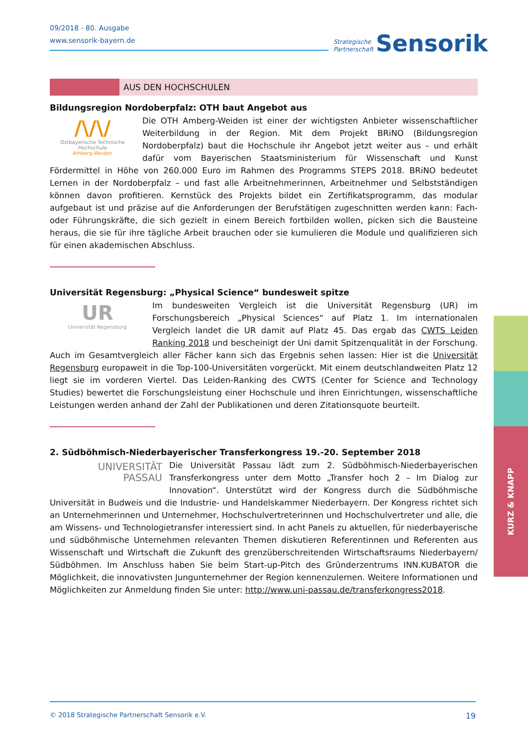09/2018 - 80. Ausgabe
www.sensorik-bayern.de
Strategische
Partnerschaft Sensorik
AUS DEN HOCHSCHULEN
Bildungsregion Nordoberpfalz: OTH baut Angebot aus
/\/\/
Ostbayerische Technische Hochschule
Amberg-Weiden
Die OTH Amberg-Weiden ist einer der wichtigsten Anbieter wissenschaftlicher Weiterbildung in der Region. Mit dem Projekt BRiNO (Bildungsregion Nordoberpfalz) baut die Hochschule ihr Angebot jetzt weiter aus – und erhält dafür vom Bayerischen Staatsministerium für Wissenschaft und Kunst Fördermittel in Höhe von 260.000 Euro im Rahmen des Programms STEPS 2018. BRiNO bedeutet Lernen in der Nordoberpfalz – und fast alle Arbeitnehmerinnen, Arbeitnehmer und Selbstständigen können davon profitieren. Kernstück des Projekts bildet ein Zertifikatsprogramm, das modular aufgebaut ist und präzise auf die Anforderungen der Berufstätigen zugeschnitten werden kann: Fach- oder Führungskräfte, die sich gezielt in einem Bereich fortbilden wollen, picken sich die Bausteine heraus, die sie für ihre tägliche Arbeit brauchen oder sie kumulieren die Module und qualifizieren sich für einen akademischen Abschluss.
Universität Regensburg: „Physical Science“ bundesweit spitze
UR
Universität Regensburg
Im bundesweiten Vergleich ist die Universität Regensburg (UR) im Forschungsbereich „Physical Sciences“ auf Platz 1. Im internationalen Vergleich landet die UR damit auf Platz 45. Das ergab das CWTS Leiden Ranking 2018 und bescheinigt der Uni damit Spitzenqualität in der Forschung. Auch im Gesamtvergleich aller Fächer kann sich das Ergebnis sehen lassen: Hier ist die Universität Regensburg europaweit in die Top-100-Universitäten vorgerückt. Mit einem deutschlandweiten Platz 12 liegt sie im vorderen Viertel. Das Leiden-Ranking des CWTS (Center for Science and Technology Studies) bewertet die Forschungsleistung einer Hochschule und ihren Einrichtungen, wissenschaftliche Leistungen werden anhand der Zahl der Publikationen und deren Zitationsquote beurteilt.
2. Südböhmisch-Niederbayerischer Transferkongress 19.-20. September 2018
UNIVERSITÄT
PASSAU
Die Universität Passau lädt zum 2. Südböhmisch-Niederbayerischen Transferkongress unter dem Motto „Transfer hoch 2 – Im Dialog zur Innovation“. Unterstützt wird der Kongress durch die Südböhmische Universität in Budweis und die Industrie- und Handelskammer Niederbayern. Der Kongress richtet sich an Unternehmerinnen und Unternehmer, Hochschulvertreterinnen und Hochschulvertreter und alle, die am Wissens- und Technologietransfer interessiert sind. In acht Panels zu aktuellen, für niederbayerische und südböhmische Unternehmen relevanten Themen diskutieren Referentinnen und Referenten aus Wissenschaft und Wirtschaft die Zukunft des grenzüberschreitenden Wirtschaftsraums Niederbayern/ Südböhmen. Im Anschluss haben Sie beim Start-up-Pitch des Gründerzentrums INN.KUBATOR die Möglichkeit, die innovativsten Jungunternehmer der Region kennenzulernen. Weitere Informationen und Möglichkeiten zur Anmeldung finden Sie unter: http://www.uni-passau.de/transferkongress2018.
KURZ & KNAPP
© 2018 Strategische Partnerschaft Sensorik e.V. 19